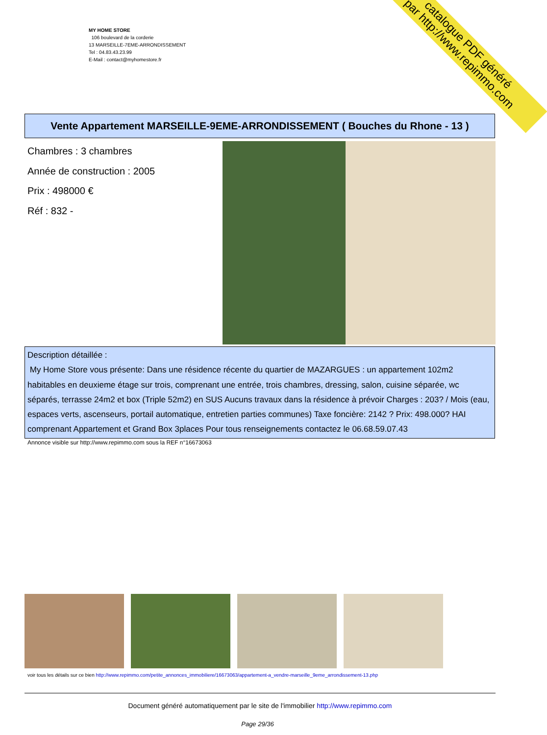MY HOME STORE
106 boulevard de la corderie
13 MARSEILLE-7EME-ARRONDISSEMENT
Tel : 04.83.43.23.99
E-Mail : contact@myhomestore.fr
catalogue PDF généré
par http://www.repimmo.com
Vente Appartement MARSEILLE-9EME-ARRONDISSEMENT ( Bouches du Rhone - 13 )
Chambres : 3 chambres
Année de construction : 2005
Prix : 498000 €
Réf : 832 -
Description détaillée :
My Home Store vous présente: Dans une résidence récente du quartier de MAZARGUES : un appartement 102m2 habitables en deuxieme étage sur trois, comprenant une entrée, trois chambres, dressing, salon, cuisine séparée, wc séparés, terrasse 24m2 et box (Triple 52m2) en SUS Aucuns travaux dans la résidence à prévoir Charges : 203? / Mois (eau, espaces verts, ascenseurs, portail automatique, entretien parties communes) Taxe foncière: 2142 ? Prix: 498.000? HAI comprenant Appartement et Grand Box 3places Pour tous renseignements contactez le 06.68.59.07.43
Annonce visible sur http://www.repimmo.com sous la REF n°16673063
voir tous les détails sur ce bien http://www.repimmo.com/petite_annonces_immobiliere/16673063/appartement-a_vendre-marseille_9eme_arrondissement-13.php
Document généré automatiquement par le site de l'immobilier http://www.repimmo.com
Page 29/36